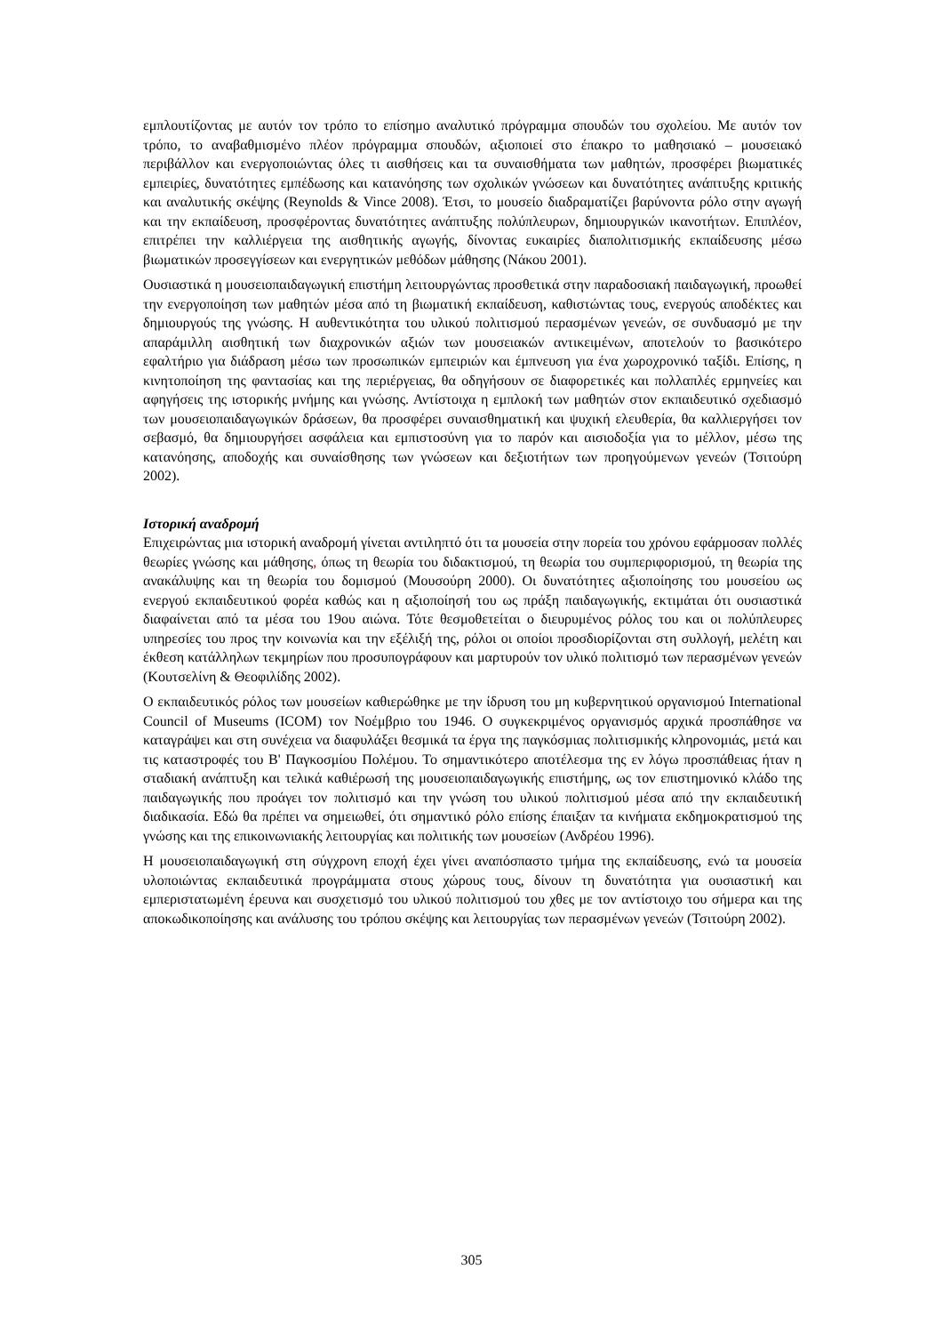εμπλουτίζοντας με αυτόν τον τρόπο το επίσημο αναλυτικό πρόγραμμα σπουδών του σχολείου. Με αυτόν τον τρόπο, το αναβαθμισμένο πλέον πρόγραμμα σπουδών, αξιοποιεί στο έπακρο το μαθησιακό – μουσειακό περιβάλλον και ενεργοποιώντας όλες τι αισθήσεις και τα συναισθήματα των μαθητών, προσφέρει βιωματικές εμπειρίες, δυνατότητες εμπέδωσης και κατανόησης των σχολικών γνώσεων και δυνατότητες ανάπτυξης κριτικής και αναλυτικής σκέψης (Reynolds & Vince 2008). Έτσι, το μουσείο διαδραματίζει βαρύνοντα ρόλο στην αγωγή και την εκπαίδευση, προσφέροντας δυνατότητες ανάπτυξης πολύπλευρων, δημιουργικών ικανοτήτων. Επιπλέον, επιτρέπει την καλλιέργεια της αισθητικής αγωγής, δίνοντας ευκαιρίες διαπολιτισμικής εκπαίδευσης μέσω βιωματικών προσεγγίσεων και ενεργητικών μεθόδων μάθησης (Νάκου 2001).
Ουσιαστικά η μουσειοπαιδαγωγική επιστήμη λειτουργώντας προσθετικά στην παραδοσιακή παιδαγωγική, προωθεί την ενεργοποίηση των μαθητών μέσα από τη βιωματική εκπαίδευση, καθιστώντας τους, ενεργούς αποδέκτες και δημιουργούς της γνώσης. Η αυθεντικότητα του υλικού πολιτισμού περασμένων γενεών, σε συνδυασμό με την απαράμιλλη αισθητική των διαχρονικών αξιών των μουσειακών αντικειμένων, αποτελούν το βασικότερο εφαλτήριο για διάδραση μέσω των προσωπικών εμπειριών και έμπνευση για ένα χωροχρονικό ταξίδι. Επίσης, η κινητοποίηση της φαντασίας και της περιέργειας, θα οδηγήσουν σε διαφορετικές και πολλαπλές ερμηνείες και αφηγήσεις της ιστορικής μνήμης και γνώσης. Αντίστοιχα η εμπλοκή των μαθητών στον εκπαιδευτικό σχεδιασμό των μουσειοπαιδαγωγικών δράσεων, θα προσφέρει συναισθηματική και ψυχική ελευθερία, θα καλλιεργήσει τον σεβασμό, θα δημιουργήσει ασφάλεια και εμπιστοσύνη για το παρόν και αισιοδοξία για το μέλλον, μέσω της κατανόησης, αποδοχής και συναίσθησης των γνώσεων και δεξιοτήτων των προηγούμενων γενεών (Τσιτούρη 2002).
Ιστορική αναδρομή
Επιχειρώντας μια ιστορική αναδρομή γίνεται αντιληπτό ότι τα μουσεία στην πορεία του χρόνου εφάρμοσαν πολλές θεωρίες γνώσης και μάθησης, όπως τη θεωρία του διδακτισμού, τη θεωρία του συμπεριφορισμού, τη θεωρία της ανακάλυψης και τη θεωρία του δομισμού (Μουσούρη 2000). Οι δυνατότητες αξιοποίησης του μουσείου ως ενεργού εκπαιδευτικού φορέα καθώς και η αξιοποίησή του ως πράξη παιδαγωγικής, εκτιμάται ότι ουσιαστικά διαφαίνεται από τα μέσα του 19ου αιώνα. Τότε θεσμοθετείται ο διευρυμένος ρόλος του και οι πολύπλευρες υπηρεσίες του προς την κοινωνία και την εξέλιξή της, ρόλοι οι οποίοι προσδιορίζονται στη συλλογή, μελέτη και έκθεση κατάλληλων τεκμηρίων που προσυπογράφουν και μαρτυρούν τον υλικό πολιτισμό των περασμένων γενεών (Κουτσελίνη & Θεοφιλίδης 2002).
Ο εκπαιδευτικός ρόλος των μουσείων καθιερώθηκε με την ίδρυση του μη κυβερνητικού οργανισμού International Council of Museums (ICOM) τον Νοέμβριο του 1946. Ο συγκεκριμένος οργανισμός αρχικά προσπάθησε να καταγράψει και στη συνέχεια να διαφυλάξει θεσμικά τα έργα της παγκόσμιας πολιτισμικής κληρονομιάς, μετά και τις καταστροφές του Β' Παγκοσμίου Πολέμου. Το σημαντικότερο αποτέλεσμα της εν λόγω προσπάθειας ήταν η σταδιακή ανάπτυξη και τελικά καθιέρωσή της μουσειοπαιδαγωγικής επιστήμης, ως τον επιστημονικό κλάδο της παιδαγωγικής που προάγει τον πολιτισμό και την γνώση του υλικού πολιτισμού μέσα από την εκπαιδευτική διαδικασία. Εδώ θα πρέπει να σημειωθεί, ότι σημαντικό ρόλο επίσης έπαιξαν τα κινήματα εκδημοκρατισμού της γνώσης και της επικοινωνιακής λειτουργίας και πολιτικής των μουσείων (Ανδρέου 1996).
Η μουσειοπαιδαγωγική στη σύγχρονη εποχή έχει γίνει αναπόσπαστο τμήμα της εκπαίδευσης, ενώ τα μουσεία υλοποιώντας εκπαιδευτικά προγράμματα στους χώρους τους, δίνουν τη δυνατότητα για ουσιαστική και εμπεριστατωμένη έρευνα και συσχετισμό του υλικού πολιτισμού του χθες με τον αντίστοιχο του σήμερα και της αποκωδικοποίησης και ανάλυσης του τρόπου σκέψης και λειτουργίας των περασμένων γενεών (Τσιτούρη 2002).
305